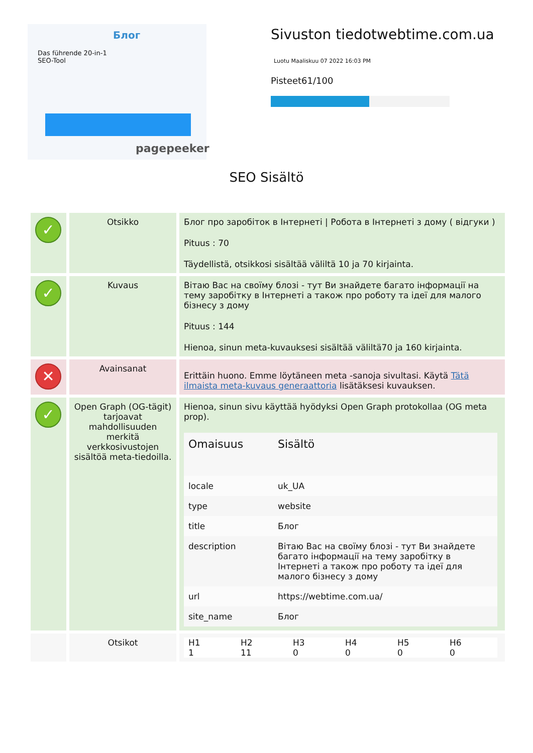Блог
Das führende 20-in-1
SEO-Tool
pagepeeker
Sivuston tiedotwebtime.com.ua
Luotu Maaliskuu 07 2022 16:03 PM
Pisteet61/100
SEO Sisältö
| ✓ | Otsikko | Блог про заробіток в Інтернеті / Робота в Інтернеті з дому ( відгуки ) Pituus : 70 Täydellistä, otsikkosi sisältää väliltä 10 ja 70 kirjainta. |
| ✓ | Kuvaus | Вітаю Вас на своїму блозі - тут Ви знайдете багато інформації на тему заробітку в Інтернеті а також про роботу та ідеї для малого бізнесу з дому Pituus : 144 Hienoa, sinun meta-kuvauksesi sisältää väliltä70 ja 160 kirjainta. |
| ✕ | Avainsanat | Erittäin huono. Emme löytäneen meta -sanoja sivultasi. Käytä Tätä ilmaista meta-kuvaus generaattoria lisätäksesi kuvauksen. |
| ✓ | Open Graph (OG-tägit) tarjoavat mahdollisuuden merkitä verkkosivustojen sisältöä meta-tiedoilla. | Hienoa, sinun sivu käyttää hyödyksi Open Graph protokollaa (OG meta prop). / Omaisuus / Sisältö / / --- / --- / / locale / uk_UA / / type / website / / title / Блог / / description / Вітаю Вас на своїму блозі - тут Ви знайдете багато інформації на тему заробітку в Інтернеті а також про роботу та ідеї для малого бізнесу з дому / / url / https://webtime.com.ua/ / / site_name / Блог / |
| | Otsikot | / H1 / H2 / H3 / H4 / H5 / H6 / / 1 / 11 / 0 / 0 / 0 / 0 / |